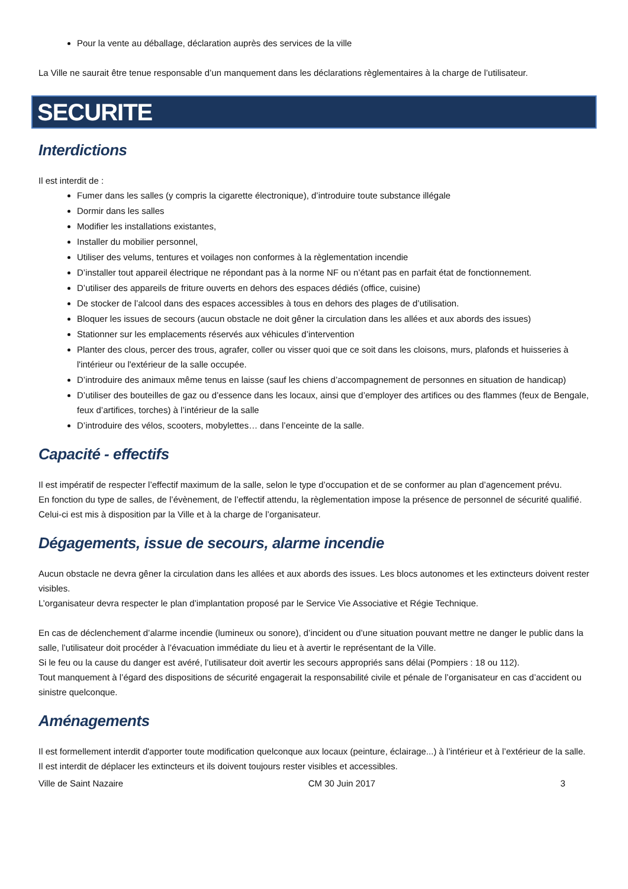Pour la vente au déballage, déclaration auprès des services de la ville
La Ville ne saurait être tenue responsable d’un manquement dans les déclarations règlementaires à la charge de l’utilisateur.
SECURITE
Interdictions
Il est interdit de :
Fumer dans les salles (y compris la cigarette électronique), d’introduire toute substance illégale
Dormir dans les salles
Modifier les installations existantes,
Installer du mobilier personnel,
Utiliser des velums, tentures et voilages non conformes à la règlementation incendie
D’installer tout appareil électrique ne répondant pas à la norme NF ou n’étant pas en parfait état de fonctionnement.
D’utiliser des appareils de friture ouverts en dehors des espaces dédiés (office, cuisine)
De stocker de l’alcool dans des espaces accessibles à tous en dehors des plages de d’utilisation.
Bloquer les issues de secours (aucun obstacle ne doit gêner la circulation dans les allées et aux abords des issues)
Stationner sur les emplacements réservés aux véhicules d’intervention
Planter des clous, percer des trous, agrafer, coller ou visser quoi que ce soit dans les cloisons, murs, plafonds et huisseries à l'intérieur ou l'extérieur de la salle occupée.
D’introduire des animaux même tenus en laisse (sauf les chiens d’accompagnement de personnes en situation de handicap)
D’utiliser des bouteilles de gaz ou d’essence dans les locaux, ainsi que d’employer des artifices ou des flammes (feux de Bengale, feux d’artifices, torches) à l’intérieur de la salle
D’introduire des vélos, scooters, mobylettes… dans l’enceinte de la salle.
Capacité - effectifs
Il est impératif de respecter l’effectif maximum de la salle, selon le type d’occupation et de se conformer au plan d’agencement prévu.
En fonction du type de salles, de l’évènement, de l’effectif attendu, la règlementation impose la présence de personnel de sécurité qualifié. Celui-ci est mis à disposition par la Ville et à la charge de l’organisateur.
Dégagements, issue de secours, alarme incendie
Aucun obstacle ne devra gêner la circulation dans les allées et aux abords des issues. Les blocs autonomes et les extincteurs doivent rester visibles.
L’organisateur devra respecter le plan d’implantation proposé par le Service Vie Associative et Régie Technique.
En cas de déclenchement d’alarme incendie (lumineux ou sonore), d’incident ou d’une situation pouvant mettre ne danger le public dans la salle, l’utilisateur doit procéder à l’évacuation immédiate du lieu et à avertir le représentant de la Ville.
Si le feu ou la cause du danger est avéré, l’utilisateur doit avertir les secours appropriés sans délai (Pompiers : 18 ou 112).
Tout manquement à l’égard des dispositions de sécurité engagerait la responsabilité civile et pénale de l’organisateur en cas d’accident ou sinistre quelconque.
Aménagements
Il est formellement interdit d'apporter toute modification quelconque aux locaux (peinture, éclairage...) à l’intérieur et à l’extérieur de la salle. Il est interdit de déplacer les extincteurs et ils doivent toujours rester visibles et accessibles.
Ville de Saint Nazaire CM 30 Juin 2017 3